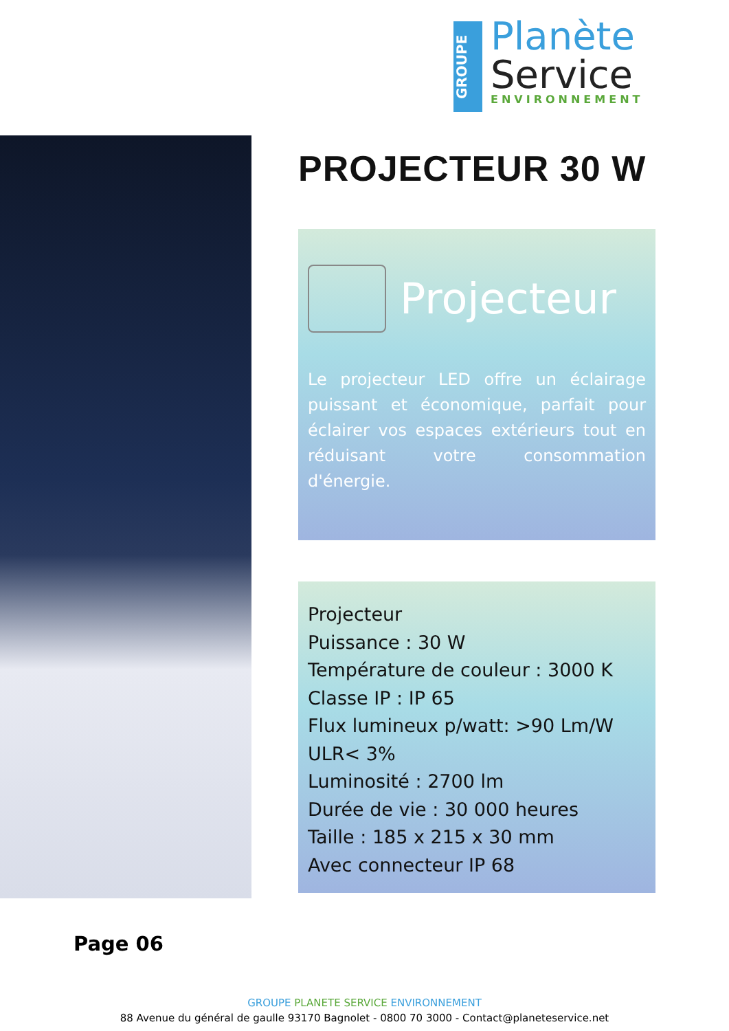GROUPE
Planète
Service
ENVIRONNEMENT
PROJECTEUR 30 W
Projecteur
Le projecteur LED offre un éclairage puissant et économique, parfait pour éclairer vos espaces extérieurs tout en réduisant votre consommation d'énergie.
Projecteur
Puissance : 30 W
Température de couleur : 3000 K
Classe IP : IP 65
Flux lumineux p/watt: >90 Lm/W
ULR< 3%
Luminosité : 2700 lm
Durée de vie : 30 000 heures
Taille : 185 x 215 x 30 mm
Avec connecteur IP 68
Page 06
GROUPE PLANETE SERVICE ENVIRONNEMENT
88 Avenue du général de gaulle 93170 Bagnolet - 0800 70 3000 - Contact@planeteservice.net